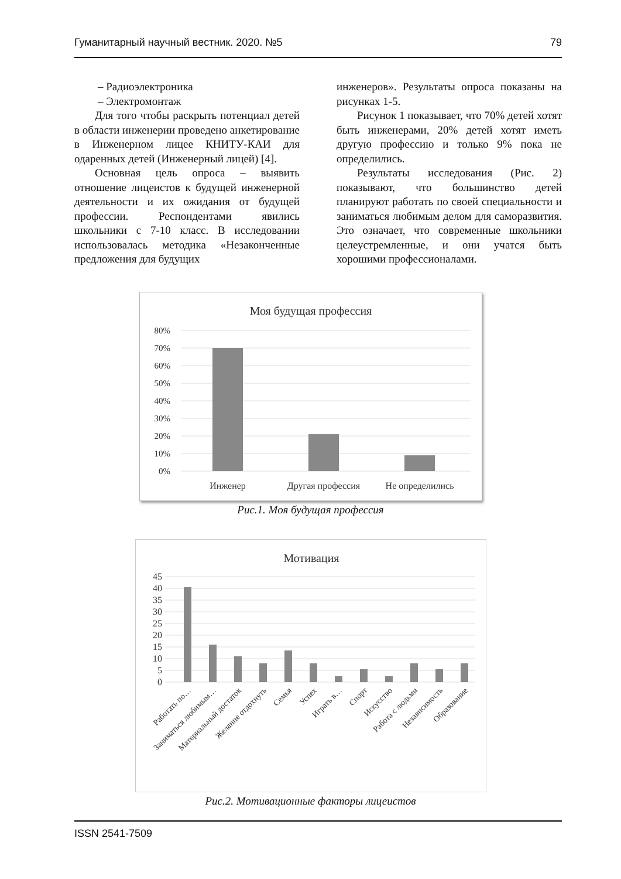Гуманитарный научный вестник. 2020. №5 79
– Радиоэлектроника
– Электромонтаж
Для того чтобы раскрыть потенциал детей в области инженерии проведено анкетирование в Инженерном лицее КНИТУ-КАИ для одаренных детей (Инженерный лицей) [4].
Основная цель опроса – выявить отношение лицеистов к будущей инженерной деятельности и их ожидания от будущей профессии. Респондентами явились школьники с 7-10 класс. В исследовании использовалась методика «Незаконченные предложения для будущих
инженеров». Результаты опроса показаны на рисунках 1-5.
Рисунок 1 показывает, что 70% детей хотят быть инженерами, 20% детей хотят иметь другую профессию и только 9% пока не определились.
Результаты исследования (Рис. 2) показывают, что большинство детей планируют работать по своей специальности и заниматься любимым делом для саморазвития. Это означает, что современные школьники целеустремленные, и они учатся быть хорошими профессионалами.
Моя будущая профессия
80%
70%
60%
50%
40%
30%
20%
10%
0%
Инженер
Другая профессия
Не определились
Рис.1. Моя будущая профессия
Мотивация
45
40
35
30
25
20
15
10
5
0
Работать по…
Заниматься любимым…
Материальный достаток
Желание отдохнуть
Семья
Успех
Играть в…
Спорт
Искусство
Работа с людьми
Независимость
Образование
Рис.2. Мотивационные факторы лицеистов
ISSN 2541-7509